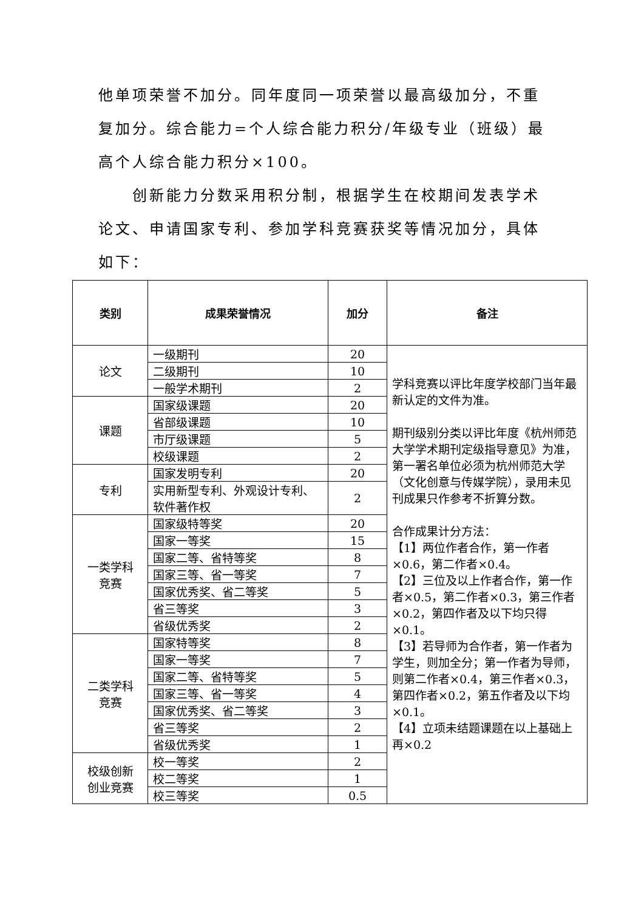他单项荣誉不加分。同年度同一项荣誉以最高级加分，不重复加分。综合能力=个人综合能力积分/年级专业（班级）最高个人综合能力积分×100。
创新能力分数采用积分制，根据学生在校期间发表学术论文、申请国家专利、参加学科竞赛获奖等情况加分，具体如下：
| 类别 | 成果荣誉情况 | 加分 | 备注 |
| --- | --- | --- | --- |
| 论文 | 一级期刊 | 20 | 学科竞赛以评比年度学校部门当年最新认定的文件为准。 期刊级别分类以评比年度《杭州师范大学学术期刊定级指导意见》为准，第一署名单位必须为杭州师范大学（文化创意与传媒学院），录用未见刊成果只作参考不折算分数。 合作成果计分方法： 【1】两位作者合作，第一作者×0.6，第二作者×0.4。 【2】三位及以上作者合作，第一作者×0.5，第二作者×0.3，第三作者×0.2，第四作者及以下均只得×0.1。 【3】若导师为合作者，第一作者为学生，则加全分；第一作者为导师，则第二作者×0.4，第三作者×0.3，第四作者×0.2，第五作者及以下均×0.1。 【4】立项未结题课题在以上基础上再×0.2 |
| | 二级期刊 | 10 | |
| | 一般学术期刊 | 2 | |
| 课题 | 国家级课题 | 20 | |
| | 省部级课题 | 10 | |
| | 市厅级课题 | 5 | |
| | 校级课题 | 2 | |
| 专利 | 国家发明专利 | 20 | |
| | 实用新型专利、外观设计专利、软件著作权 | 2 | |
| 一类学科 竞赛 | 国家级特等奖 | 20 | |
| | 国家一等奖 | 15 | |
| | 国家二等、省特等奖 | 8 | |
| | 国家三等、省一等奖 | 7 | |
| | 国家优秀奖、省二等奖 | 5 | |
| | 省三等奖 | 3 | |
| | 省级优秀奖 | 2 | |
| 二类学科 竞赛 | 国家特等奖 | 8 | |
| | 国家一等奖 | 7 | |
| | 国家二等、省特等奖 | 5 | |
| | 国家三等、省一等奖 | 4 | |
| | 国家优秀奖、省二等奖 | 3 | |
| | 省三等奖 | 2 | |
| | 省级优秀奖 | 1 | |
| 校级创新 创业竞赛 | 校一等奖 | 2 | |
| | 校二等奖 | 1 | |
| | 校三等奖 | 0.5 | |